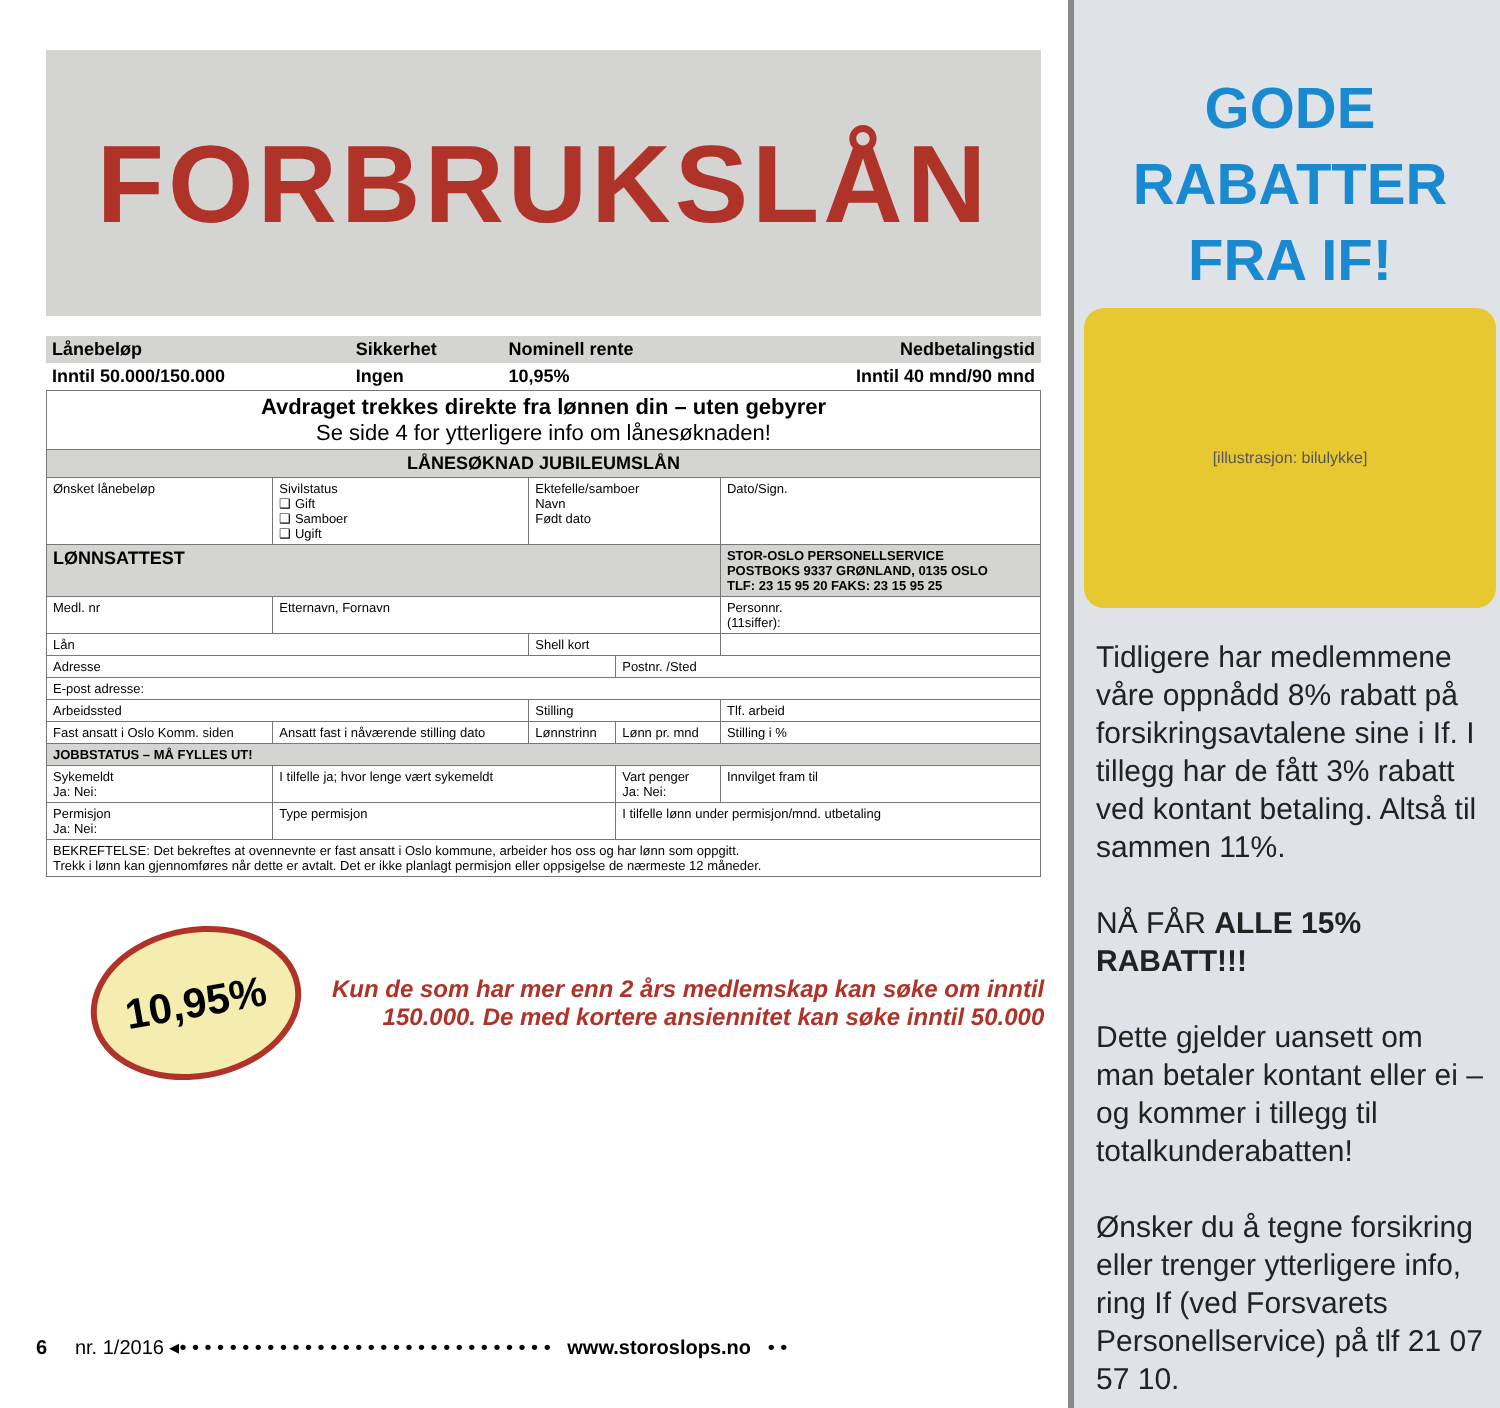FORBRUKSLÅN
| Lånebeløp | Sikkerhet | Nominell rente | Nedbetalingstid |
| Inntil 50.000/150.000 | Ingen | 10,95% | Inntil 40 mnd/90 mnd |
| Avdraget trekkes direkte fra lønnen din – uten gebyrer Se side 4 for ytterligere info om lånesøknaden! | | | | |
| LÅNESØKNAD JUBILEUMSLÅN | | | | |
| Ønsket lånebeløp | Sivilstatus ❑ Gift ❑ Samboer ❑ Ugift | Ektefelle/samboer Navn Født dato | | Dato/Sign. |
| LØNNSATTEST | | | | STOR-OSLO PERSONELLSERVICE POSTBOKS 9337 GRØNLAND, 0135 OSLO TLF: 23 15 95 20 FAKS: 23 15 95 25 |
| Medl. nr | Etternavn, Fornavn | | | Personnr. (11siffer): |
| Lån | | Shell kort | | |
| Adresse | | | Postnr. /Sted | |
| E-post adresse: | | | | |
| Arbeidssted | | Stilling | | Tlf. arbeid |
| Fast ansatt i Oslo Komm. siden | Ansatt fast i nåværende stilling dato | Lønnstrinn | Lønn pr. mnd | Stilling i % |
| JOBBSTATUS – MÅ FYLLES UT! | | | | |
| Sykemeldt Ja: Nei: | I tilfelle ja; hvor lenge vært sykemeldt | | Vart penger Ja: Nei: | Innvilget fram til |
| Permisjon Ja: Nei: | Type permisjon | | I tilfelle lønn under permisjon/mnd. utbetaling | |
| BEKREFTELSE: Det bekreftes at ovennevnte er fast ansatt i Oslo kommune, arbeider hos oss og har lønn som oppgitt. Trekk i lønn kan gjennomføres når dette er avtalt. Det er ikke planlagt permisjon eller oppsigelse de nærmeste 12 måneder. | | | | |
10,95%
Kun de som har mer enn 2 års medlemskap kan søke om inntil
150.000. De med kortere ansiennitet kan søke inntil 50.000
6 nr. 1/2016 ◂• • • • • • • • • • • • • • • • • • • • • • • • • • • • • • www.storoslops.no • •
GODE
RABATTER
FRA IF!
[illustrasjon: bilulykke]
Tidligere har medlemmene våre oppnådd 8% rabatt på forsikringsavtalene sine i If. I tillegg har de fått 3% rabatt ved kontant betaling. Altså til sammen 11%.
NÅ FÅR ALLE 15% RABATT!!!
Dette gjelder uansett om man betaler kontant eller ei – og kommer i tillegg til totalkunderabatten!
Ønsker du å tegne forsikring eller trenger ytterligere info, ring If (ved Forsvarets Personellservice) på tlf 21 07 57 10.